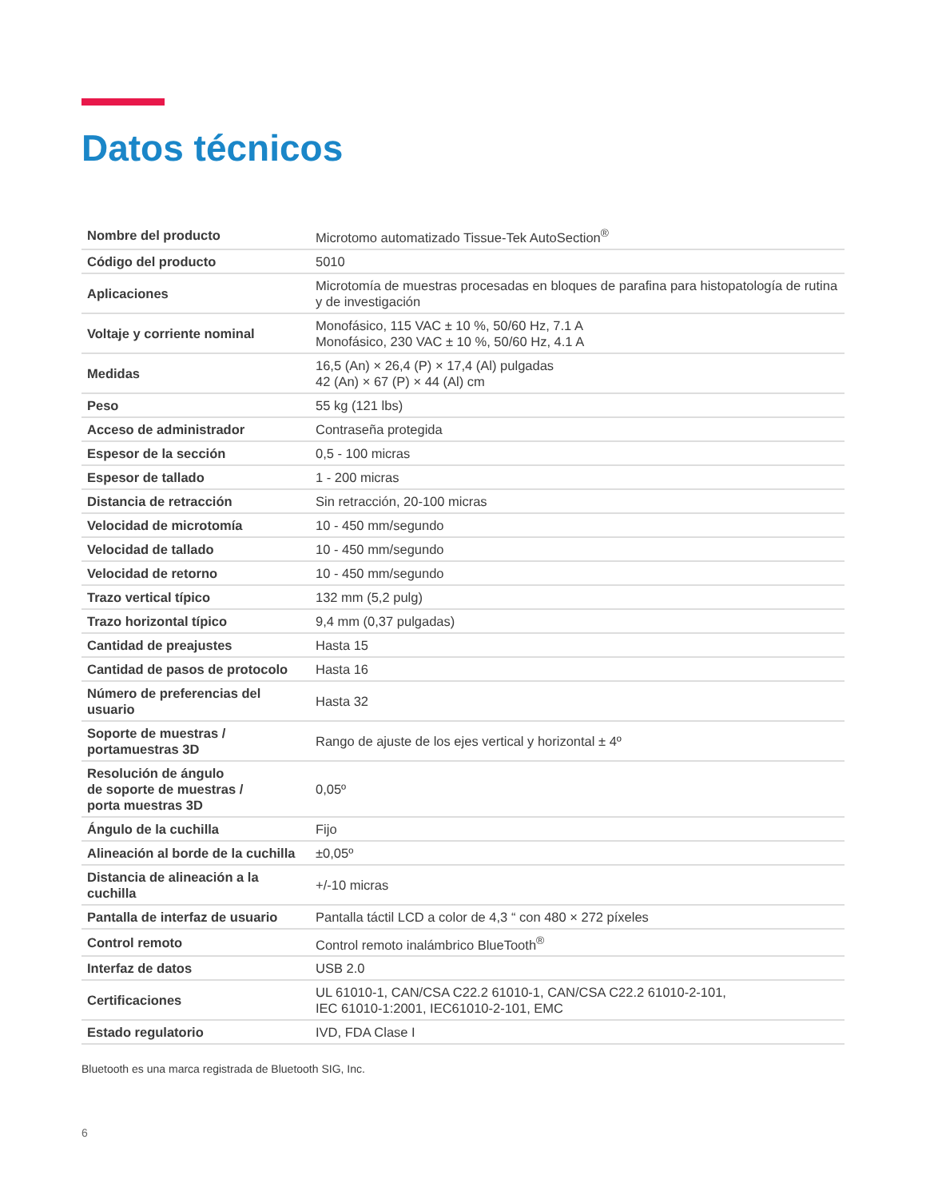Datos técnicos
| Nombre del producto | Microtomo automatizado Tissue-Tek AutoSection<sup>®</sup> |
| Código del producto | 5010 |
| Aplicaciones | Microtomía de muestras procesadas en bloques de parafina para histopatología de rutina y de investigación |
| Voltaje y corriente nominal | Monofásico, 115 VAC ± 10 %, 50/60 Hz, 7.1 A Monofásico, 230 VAC ± 10 %, 50/60 Hz, 4.1 A |
| Medidas | 16,5 (An) × 26,4 (P) × 17,4 (Al) pulgadas 42 (An) × 67 (P) × 44 (Al) cm |
| Peso | 55 kg (121 lbs) |
| Acceso de administrador | Contraseña protegida |
| Espesor de la sección | 0,5 - 100 micras |
| Espesor de tallado | 1 - 200 micras |
| Distancia de retracción | Sin retracción, 20-100 micras |
| Velocidad de microtomía | 10 - 450 mm/segundo |
| Velocidad de tallado | 10 - 450 mm/segundo |
| Velocidad de retorno | 10 - 450 mm/segundo |
| Trazo vertical típico | 132 mm (5,2 pulg) |
| Trazo horizontal típico | 9,4 mm (0,37 pulgadas) |
| Cantidad de preajustes | Hasta 15 |
| Cantidad de pasos de protocolo | Hasta 16 |
| Número de preferencias del usuario | Hasta 32 |
| Soporte de muestras / portamuestras 3D | Rango de ajuste de los ejes vertical y horizontal ± 4º |
| Resolución de ángulo de soporte de muestras / porta muestras 3D | 0,05º |
| Ángulo de la cuchilla | Fijo |
| Alineación al borde de la cuchilla | ±0,05º |
| Distancia de alineación a la cuchilla | +/-10 micras |
| Pantalla de interfaz de usuario | Pantalla táctil LCD a color de 4,3 “ con 480 × 272 píxeles |
| Control remoto | Control remoto inalámbrico BlueTooth<sup>®</sup> |
| Interfaz de datos | USB 2.0 |
| Certificaciones | UL 61010-1, CAN/CSA C22.2 61010-1, CAN/CSA C22.2 61010-2-101, IEC 61010-1:2001, IEC61010-2-101, EMC |
| Estado regulatorio | IVD, FDA Clase I |
Bluetooth es una marca registrada de Bluetooth SIG, Inc.
6